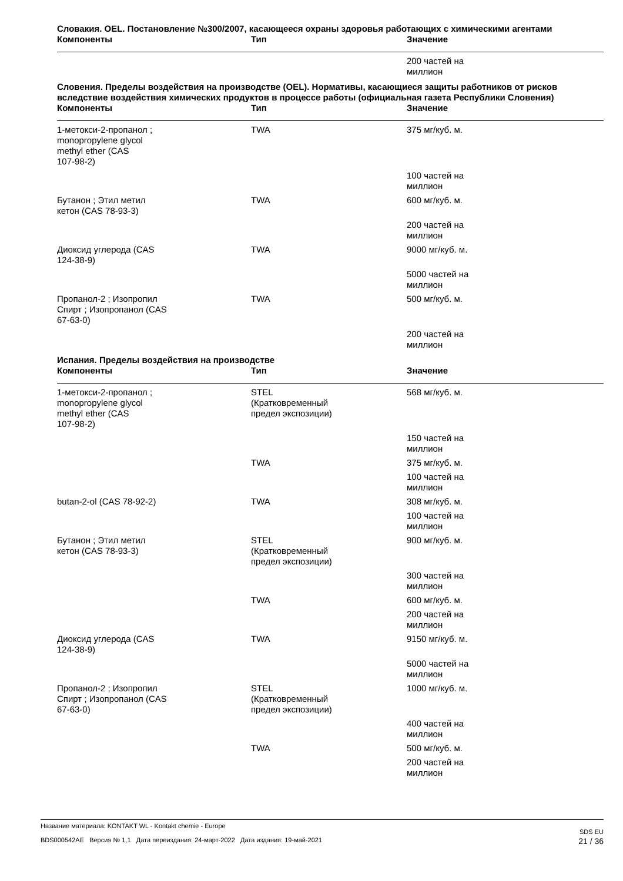Словакия. OEL. Постановление №300/2007, касающееся охраны здоровья работающих с химическими агентами
| Компоненты | Тип | Значение |
| --- | --- | --- |
| | | 200 частей на миллион |
Словения. Пределы воздействия на производстве (OEL). Нормативы, касающиеся защиты работников от рисков вследствие воздействия химических продуктов в процессе работы (официальная газета Республики Словения)
| Компоненты | Тип | Значение |
| --- | --- | --- |
| 1-метокси-2-пропанол ; monopropylene glycol methyl ether (CAS 107-98-2) | TWA | 375 мг/куб. м. |
| | | 100 частей на миллион |
| Бутанон ; Этил метил кетон (CAS 78-93-3) | TWA | 600 мг/куб. м. |
| | | 200 частей на миллион |
| Диоксид углерода (CAS 124-38-9) | TWA | 9000 мг/куб. м. |
| | | 5000 частей на миллион |
| Пропанол-2 ; Изопропил Спирт ; Изопропанол (CAS 67-63-0) | TWA | 500 мг/куб. м. |
| | | 200 частей на миллион |
Испания. Пределы воздействия на производстве
| Компоненты | Тип | Значение |
| --- | --- | --- |
| 1-метокси-2-пропанол ; monopropylene glycol methyl ether (CAS 107-98-2) | STEL (Кратковременный предел экспозиции) | 568 мг/куб. м. |
| | | 150 частей на миллион |
| | TWA | 375 мг/куб. м. |
| | | 100 частей на миллион |
| butan-2-ol (CAS 78-92-2) | TWA | 308 мг/куб. м. |
| | | 100 частей на миллион |
| Бутанон ; Этил метил кетон (CAS 78-93-3) | STEL (Кратковременный предел экспозиции) | 900 мг/куб. м. |
| | | 300 частей на миллион |
| | TWA | 600 мг/куб. м. |
| | | 200 частей на миллион |
| Диоксид углерода (CAS 124-38-9) | TWA | 9150 мг/куб. м. |
| | | 5000 частей на миллион |
| Пропанол-2 ; Изопропил Спирт ; Изопропанол (CAS 67-63-0) | STEL (Кратковременный предел экспозиции) | 1000 мг/куб. м. |
| | | 400 частей на миллион |
| | TWA | 500 мг/куб. м. |
| | | 200 частей на миллион |
Название материала: KONTAKT WL - Kontakt chemie - Europe SDS EU
BDS000542AE Версия № 1,1 Дата переиздания: 24-март-2022 Дата издания: 19-май-2021 21 / 36